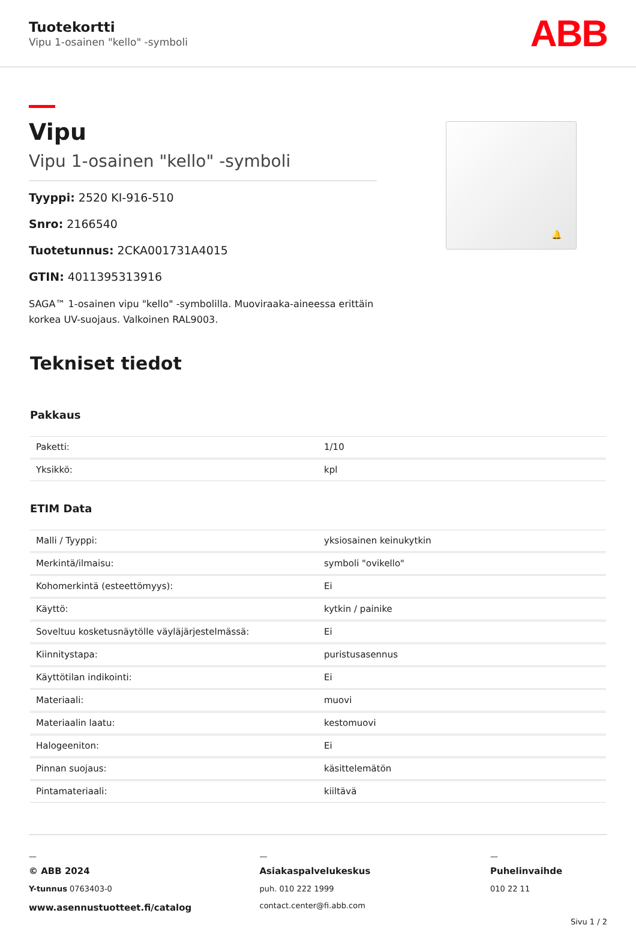Tuotekortti
Vipu 1-osainen "kello" -symboli
ABB
Vipu
Vipu 1-osainen "kello" -symboli
Tyyppi: 2520 KI-916-510
Snro: 2166540
Tuotetunnus: 2CKA001731A4015
GTIN: 4011395313916
SAGA™ 1-osainen vipu "kello" -symbolilla. Muoviraaka-aineessa erittäin korkea UV-suojaus. Valkoinen RAL9003.
🔔
Tekniset tiedot
Pakkaus
| Paketti: | 1/10 |
| Yksikkö: | kpl |
ETIM Data
| Malli / Tyyppi: | yksiosainen keinukytkin |
| Merkintä/ilmaisu: | symboli "ovikello" |
| Kohomerkintä (esteettömyys): | Ei |
| Käyttö: | kytkin / painike |
| Soveltuu kosketusnäytölle väyläjärjestelmässä: | Ei |
| Kiinnitystapa: | puristusasennus |
| Käyttötilan indikointi: | Ei |
| Materiaali: | muovi |
| Materiaalin laatu: | kestomuovi |
| Halogeeniton: | Ei |
| Pinnan suojaus: | käsittelemätön |
| Pintamateriaali: | kiiltävä |
—
© ABB 2024
Y-tunnus 0763403-0
www.asennustuotteet.fi/catalog
—
Asiakaspalvelukeskus
puh. 010 222 1999
contact.center@fi.abb.com
—
Puhelinvaihde
010 22 11
Sivu 1 / 2